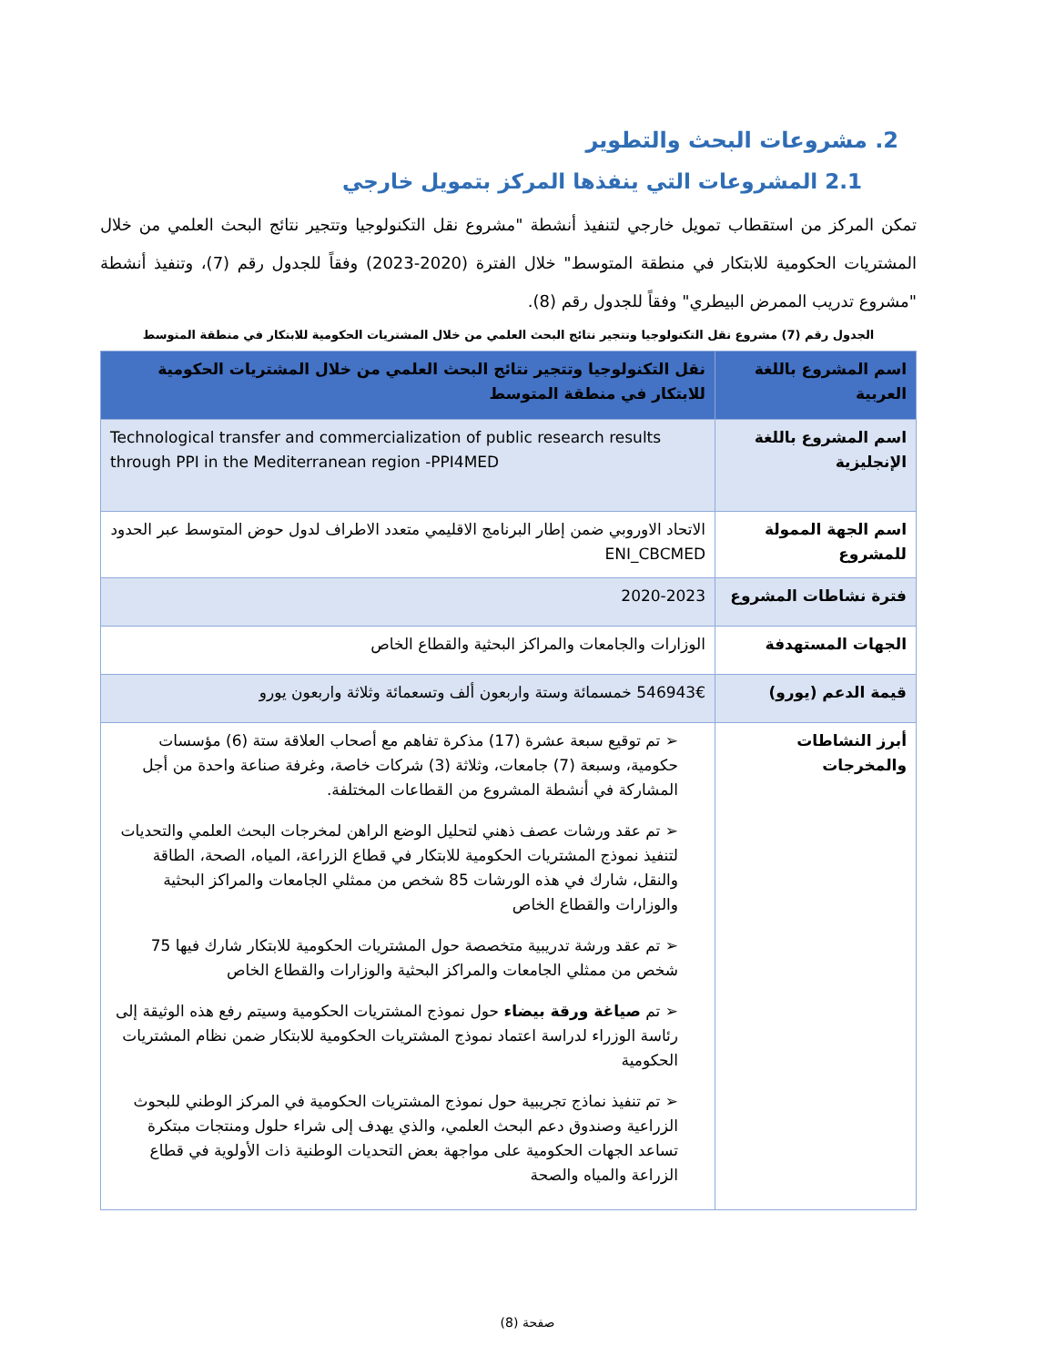2. مشروعات البحث والتطوير
2.1 المشروعات التي ينفذها المركز بتمويل خارجي
تمكن المركز من استقطاب تمويل خارجي لتنفيذ أنشطة "مشروع نقل التكنولوجيا وتتجير نتائج البحث العلمي من خلال المشتريات الحكومية للابتكار في منطقة المتوسط" خلال الفترة (2020-2023) وفقاً للجدول رقم (7)، وتنفيذ أنشطة "مشروع تدريب الممرض البيطري" وفقاً للجدول رقم (8).
الجدول رقم (7) مشروع نقل التكنولوجيا وتتجير نتائج البحث العلمي من خلال المشتريات الحكومية للابتكار في منطقة المتوسط
| اسم المشروع باللغة العربية | نقل التكنولوجيا وتتجير نتائج البحث العلمي من خلال المشتريات الحكومية للابتكار في منطقة المتوسط |
| --- | --- |
| اسم المشروع باللغة الإنجليزية | Technological transfer and commercialization of public research results through PPI in the Mediterranean region -PPI4MED |
| اسم الجهة الممولة للمشروع | الاتحاد الاوروبي ضمن إطار البرنامج الاقليمي متعدد الاطراف لدول حوض المتوسط عبر الحدود ENI_CBCMED |
| فترة نشاطات المشروع | 2020-2023 |
| الجهات المستهدفة | الوزارات والجامعات والمراكز البحثية والقطاع الخاص |
| قيمة الدعم (يورو) | 546943€ خمسمائة وستة واربعون ألف وتسعمائة وثلاثة واربعون يورو |
| أبرز النشاطات والمخرجات | ➢ تم توقيع سبعة عشرة (17) مذكرة تفاهم مع أصحاب العلاقة ستة (6) مؤسسات حكومية، وسبعة (7) جامعات، وثلاثة (3) شركات خاصة، وغرفة صناعة واحدة من أجل المشاركة في أنشطة المشروع من القطاعات المختلفة. ➢ تم عقد ورشات عصف ذهني لتحليل الوضع الراهن لمخرجات البحث العلمي والتحديات لتنفيذ نموذج المشتريات الحكومية للابتكار في قطاع الزراعة، المياه، الصحة، الطاقة والنقل، شارك في هذه الورشات 85 شخص من ممثلي الجامعات والمراكز البحثية والوزارات والقطاع الخاص ➢ تم عقد ورشة تدريبية متخصصة حول المشتريات الحكومية للابتكار شارك فيها 75 شخص من ممثلي الجامعات والمراكز البحثية والوزارات والقطاع الخاص ➢ تم صياغة ورقة بيضاء حول نموذج المشتريات الحكومية وسيتم رفع هذه الوثيقة إلى رئاسة الوزراء لدراسة اعتماد نموذج المشتريات الحكومية للابتكار ضمن نظام المشتريات الحكومية ➢ تم تنفيذ نماذج تجريبية حول نموذج المشتريات الحكومية في المركز الوطني للبحوث الزراعية وصندوق دعم البحث العلمي، والذي يهدف إلى شراء حلول ومنتجات مبتكرة تساعد الجهات الحكومية على مواجهة بعض التحديات الوطنية ذات الأولوية في قطاع الزراعة والمياه والصحة |
صفحة (8)